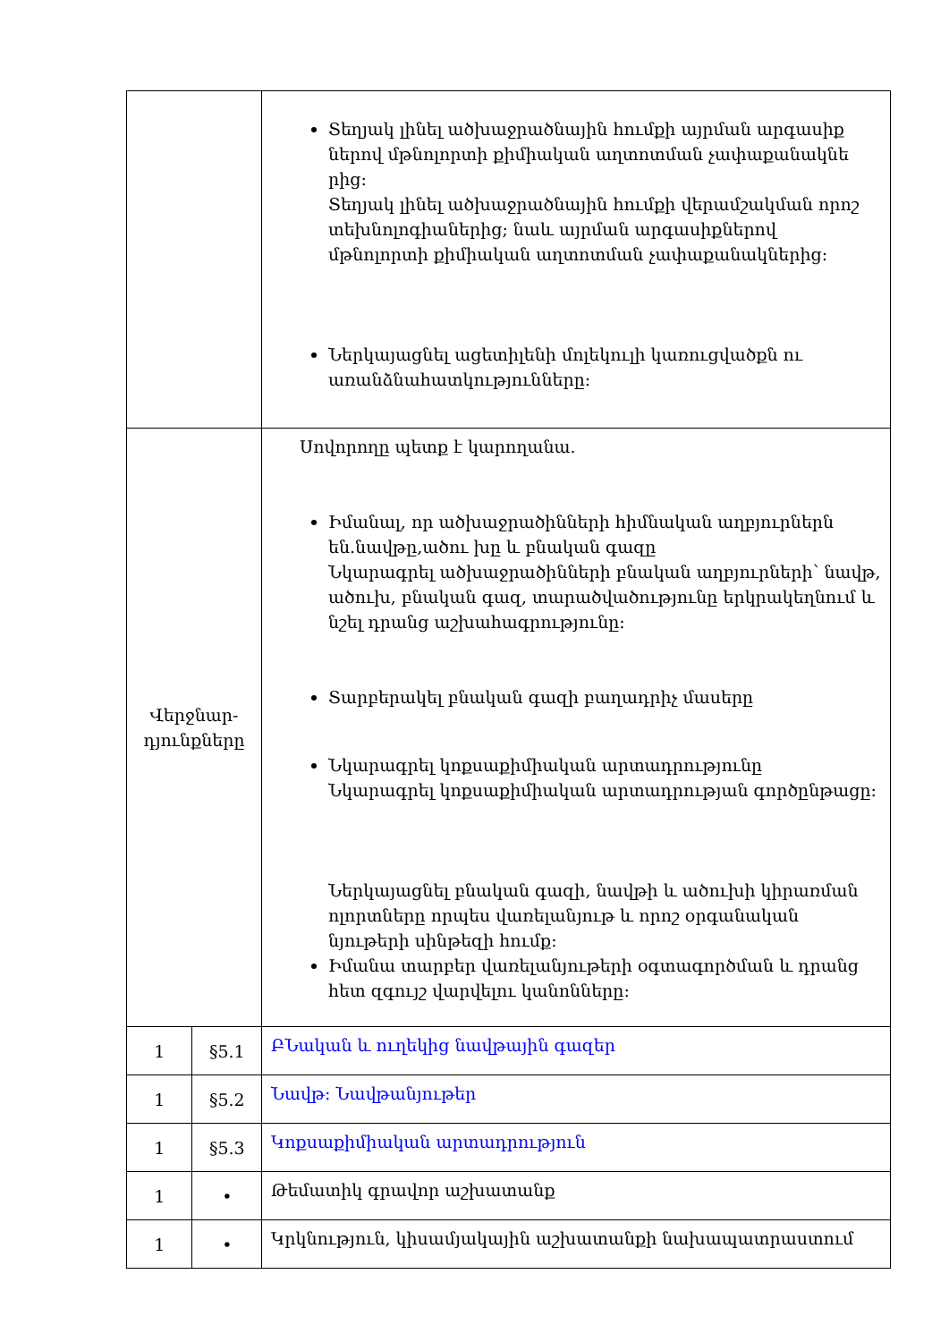| | | Տեղյակ լինել ածխաջրածնային հումքի այրման արգասիք ներով մթնոլորտի քիմիական աղտոտման չափաքանակնե րից: Տեղյակ լինել ածխաջրածնային հումքի վերամշակման որոշ տեխնոլոգիաներից; նաև այրման արգասիքներով մթնոլորտի քիմիական աղտոտման չափաքանակներից: Ներկայացնել ացետիլենի մոլեկուլի կառուցվածքն ու առանձնահատկությունները: |
| Վերջնար- դյունքները | | Սովորողը պետք է կարողանա. Իմանալ, որ ածխաջրածինների հիմնական աղբյուրներն են.նավթը,ածու խը և բնական գազը Նկարագրել ածխաջրածինների բնական աղբյուրների՝ նավթ, ածուխ, բնական գազ, տարածվածությունը երկրակեղնում և նշել դրանց աշխահագրությունը: Տարբերակել բնական գազի բաղադրիչ մասերը Նկարագրել կոքսաքիմիական արտադրությունը Նկարագրել կոքսաքիմիական արտադրության գործընթացը: Ներկայացնել բնական գազի, նավթի և ածուխի կիրառման ոլորտները որպես վառելանյութ և որոշ օրգանական նյութերի սինթեզի հումք: Իմանա տարբեր վառելանյութերի օգտագործման և դրանց հետ զգույշ վարվելու կանոնները: |
| 1 | §5.1 | ԲՆական և ուղեկից նավթային գազեր |
| 1 | §5.2 | Նավթ: Նավթանյութեր |
| 1 | §5.3 | Կոքսաքիմիական արտադրություն |
| 1 | • | Թեմատիկ գրավոր աշխատանք |
| 1 | • | Կրկնություն, կիսամյակային աշխատանքի նախապատրաստում |